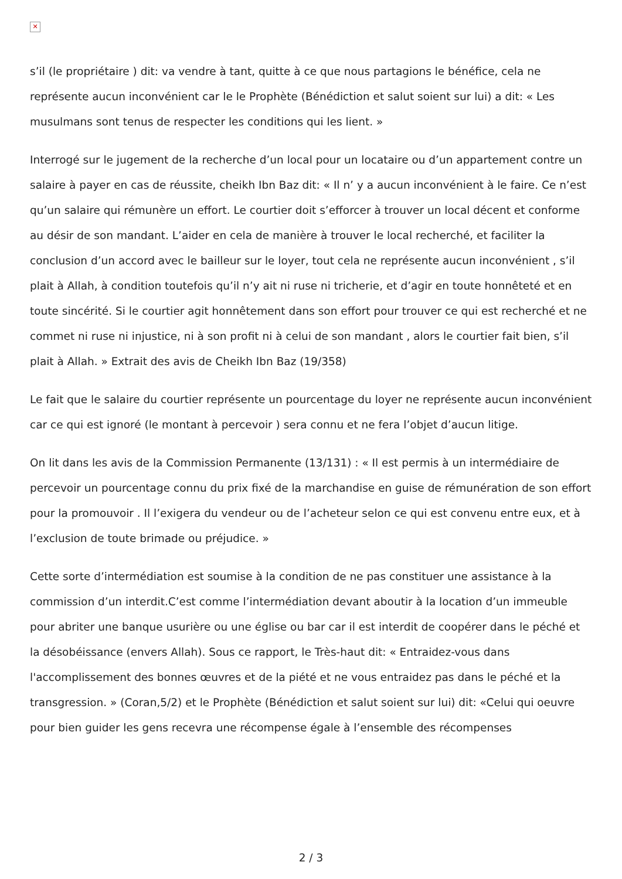✕
s’il (le propriétaire ) dit: va vendre à tant, quitte à ce que nous partagions le bénéfice, cela ne représente aucun inconvénient car le le Prophète (Bénédiction et salut soient sur lui) a dit: « Les musulmans sont tenus de respecter les conditions qui les lient. »
Interrogé sur le jugement de la recherche d’un local pour un locataire ou d’un appartement contre un salaire à payer en cas de réussite, cheikh Ibn Baz dit: « Il n’ y a aucun inconvénient à le faire. Ce n’est qu’un salaire qui rémunère un effort. Le courtier doit s’efforcer à trouver un local décent et conforme au désir de son mandant. L’aider en cela de manière à trouver le local recherché, et faciliter la conclusion d’un accord avec le bailleur sur le loyer, tout cela ne représente aucun inconvénient , s’il plait à Allah, à condition toutefois qu’il n’y ait ni ruse ni tricherie, et d’agir en toute honnêteté et en toute sincérité. Si le courtier agit honnêtement dans son effort pour trouver ce qui est recherché et ne commet ni ruse ni injustice, ni à son profit ni à celui de son mandant , alors le courtier fait bien, s’il plait à Allah. » Extrait des avis de Cheikh Ibn Baz (19/358)
Le fait que le salaire du courtier représente un pourcentage du loyer ne représente aucun inconvénient car ce qui est ignoré (le montant à percevoir ) sera connu et ne fera l’objet d’aucun litige.
On lit dans les avis de la Commission Permanente (13/131) : « Il est permis à un intermédiaire de percevoir un pourcentage connu du prix fixé de la marchandise en guise de rémunération de son effort pour la promouvoir . Il l’exigera du vendeur ou de l’acheteur selon ce qui est convenu entre eux, et à l’exclusion de toute brimade ou préjudice. »
Cette sorte d’intermédiation est soumise à la condition de ne pas constituer une assistance à la commission d’un interdit.C’est comme l’intermédiation devant aboutir à la location d’un immeuble pour abriter une banque usurière ou une église ou bar car il est interdit de coopérer dans le péché et la désobéissance (envers Allah). Sous ce rapport, le Très-haut dit: « Entraidez-vous dans l'accomplissement des bonnes œuvres et de la piété et ne vous entraidez pas dans le péché et la transgression. » (Coran,5/2) et le Prophète (Bénédiction et salut soient sur lui) dit: «Celui qui oeuvre pour bien guider les gens recevra une récompense égale à l’ensemble des récompenses
2 / 3